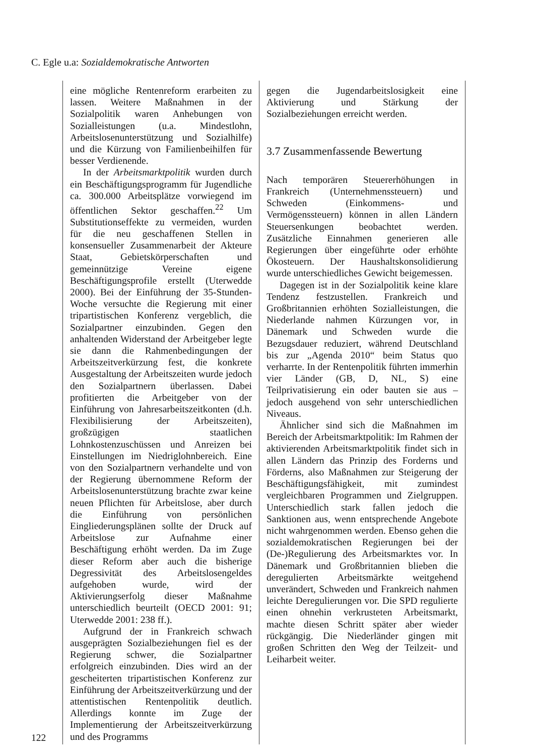C. Egle u.a: Sozialdemokratische Antworten
122
eine mögliche Rentenreform erarbeiten zu lassen. Weitere Maßnahmen in der Sozialpolitik waren Anhebungen von Sozialleistungen (u.a. Mindestlohn, Arbeitslosenunterstützung und Sozialhilfe) und die Kürzung von Familienbeihilfen für besser Verdienende.
In der Arbeitsmarktpolitik wurden durch ein Beschäftigungsprogramm für Jugendliche ca. 300.000 Arbeitsplätze vorwiegend im öffentlichen Sektor geschaffen.<sup>22</sup> Um Substitutionseffekte zu vermeiden, wurden für die neu geschaffenen Stellen in konsensueller Zusammenarbeit der Akteure Staat, Gebietskörperschaften und gemeinnützige Vereine eigene Beschäftigungsprofile erstellt (Uterwedde 2000). Bei der Einführung der 35-Stunden-Woche versuchte die Regierung mit einer tripartistischen Konferenz vergeblich, die Sozialpartner einzubinden. Gegen den anhaltenden Widerstand der Arbeitgeber legte sie dann die Rahmenbedingungen der Arbeitszeitverkürzung fest, die konkrete Ausgestaltung der Arbeitszeiten wurde jedoch den Sozialpartnern überlassen. Dabei profitierten die Arbeitgeber von der Einführung von Jahresarbeitszeitkonten (d.h. Flexibilisierung der Arbeitszeiten), großzügigen staatlichen Lohnkostenzuschüssen und Anreizen bei Einstellungen im Niedriglohnbereich. Eine von den Sozialpartnern verhandelte und von der Regierung übernommene Reform der Arbeitslosenunterstützung brachte zwar keine neuen Pflichten für Arbeitslose, aber durch die Einführung von persönlichen Eingliederungsplänen sollte der Druck auf Arbeitslose zur Aufnahme einer Beschäftigung erhöht werden. Da im Zuge dieser Reform aber auch die bisherige Degressivität des Arbeitslosengeldes aufgehoben wurde, wird der Aktivierungserfolg dieser Maßnahme unterschiedlich beurteilt (OECD 2001: 91; Uterwedde 2001: 238 ff.).
Aufgrund der in Frankreich schwach ausgeprägten Sozialbeziehungen fiel es der Regierung schwer, die Sozialpartner erfolgreich einzubinden. Dies wird an der gescheiterten tripartistischen Konferenz zur Einführung der Arbeitszeitverkürzung und der attentistischen Rentenpolitik deutlich. Allerdings konnte im Zuge der Implementierung der Arbeitszeitverkürzung und des Programms
gegen die Jugendarbeitslosigkeit eine Aktivierung und Stärkung der Sozialbeziehungen erreicht werden.
3.7 Zusammenfassende Bewertung
Nach temporären Steuererhöhungen in Frankreich (Unternehmenssteuern) und Schweden (Einkommens- und Vermögenssteuern) können in allen Ländern Steuersenkungen beobachtet werden. Zusätzliche Einnahmen generieren alle Regierungen über eingeführte oder erhöhte Ökosteuern. Der Haushaltskonsolidierung wurde unterschiedliches Gewicht beigemessen.
Dagegen ist in der Sozialpolitik keine klare Tendenz festzustellen. Frankreich und Großbritannien erhöhten Sozialleistungen, die Niederlande nahmen Kürzungen vor, in Dänemark und Schweden wurde die Bezugsdauer reduziert, während Deutschland bis zur „Agenda 2010“ beim Status quo verharrte. In der Rentenpolitik führten immerhin vier Länder (GB, D, NL, S) eine Teilprivatisierung ein oder bauten sie aus – jedoch ausgehend von sehr unterschiedlichen Niveaus.
Ähnlicher sind sich die Maßnahmen im Bereich der Arbeitsmarktpolitik: Im Rahmen der aktivierenden Arbeitsmarktpolitik findet sich in allen Ländern das Prinzip des Forderns und Förderns, also Maßnahmen zur Steigerung der Beschäftigungsfähigkeit, mit zumindest vergleichbaren Programmen und Zielgruppen. Unterschiedlich stark fallen jedoch die Sanktionen aus, wenn entsprechende Angebote nicht wahrgenommen werden. Ebenso gehen die sozialdemokratischen Regierungen bei der (De-)Regulierung des Arbeitsmarktes vor. In Dänemark und Großbritannien blieben die deregulierten Arbeitsmärkte weitgehend unverändert, Schweden und Frankreich nahmen leichte Deregulierungen vor. Die SPD regulierte einen ohnehin verkrusteten Arbeitsmarkt, machte diesen Schritt später aber wieder rückgängig. Die Niederländer gingen mit großen Schritten den Weg der Teilzeit- und Leiharbeit weiter.